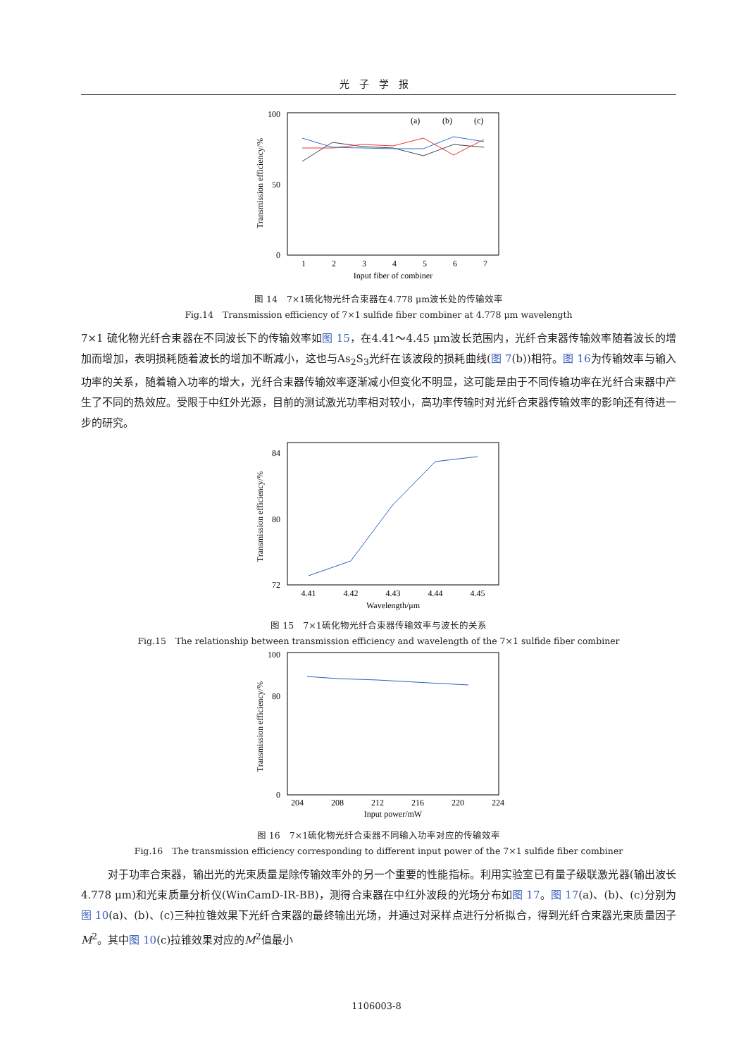光子学报
100
0
50
Transmission efficiency/%
1
2
3
4
5
6
7
Input fiber of combiner
(a)
(b)
(c)
图 14　7×1硫化物光纤合束器在4.778 μm波长处的传输效率
Fig.14　Transmission efficiency of 7×1 sulfide fiber combiner at 4.778 μm wavelength
7×1 硫化物光纤合束器在不同波长下的传输效率如图 15，在4.41～4.45 μm波长范围内，光纤合束器传输效率随着波长的增加而增加，表明损耗随着波长的增加不断减小，这也与As<sub>2</sub>S<sub>3</sub>光纤在该波段的损耗曲线(图 7(b))相符。图 16为传输效率与输入功率的关系，随着输入功率的增大，光纤合束器传输效率逐渐减小但变化不明显，这可能是由于不同传输功率在光纤合束器中产生了不同的热效应。受限于中红外光源，目前的测试激光功率相对较小，高功率传输时对光纤合束器传输效率的影响还有待进一步的研究。
84
80
72
Transmission efficiency/%
4.41
4.42
4.43
4.44
4.45
Wavelength/μm
图 15　7×1硫化物光纤合束器传输效率与波长的关系
Fig.15　The relationship between transmission efficiency and wavelength of the 7×1 sulfide fiber combiner
100
80
0
Transmission efficiency/%
204
208
212
216
220
224
Input power/mW
图 16　7×1硫化物光纤合束器不同输入功率对应的传输效率
Fig.16　The transmission efficiency corresponding to different input power of the 7×1 sulfide fiber combiner
对于功率合束器，输出光的光束质量是除传输效率外的另一个重要的性能指标。利用实验室已有量子级联激光器(输出波长4.778 μm)和光束质量分析仪(WinCamD-IR-BB)，测得合束器在中红外波段的光场分布如图 17。图 17(a)、(b)、(c)分别为图 10(a)、(b)、(c)三种拉锥效果下光纤合束器的最终输出光场，并通过对采样点进行分析拟合，得到光纤合束器光束质量因子M<sup>2</sup>。其中图 10(c)拉锥效果对应的M<sup>2</sup>值最小
1106003-8